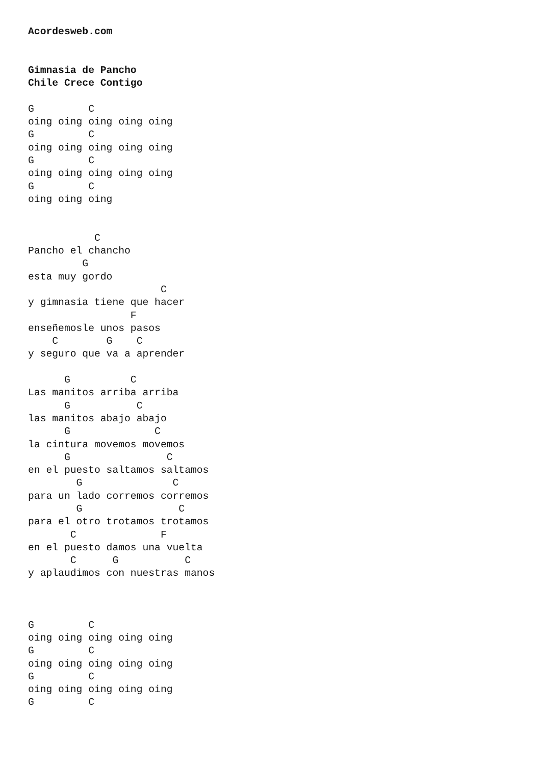Acordesweb.com


Gimnasia de Pancho
Chile Crece Contigo

G         C
oing oing oing oing oing
G         C
oing oing oing oing oing
G         C
oing oing oing oing oing
G         C
oing oing oing


           C
Pancho el chancho
         G
esta muy gordo
                      C
y gimnasia tiene que hacer
                 F
enseñemosle unos pasos
    C        G    C
y seguro que va a aprender

      G          C
Las manitos arriba arriba
      G           C
las manitos abajo abajo
      G              C
la cintura movemos movemos
      G                C
en el puesto saltamos saltamos
        G               C
para un lado corremos corremos
        G                C
para el otro trotamos trotamos
       C              F
en el puesto damos una vuelta
       C      G           C
y aplaudimos con nuestras manos



G         C
oing oing oing oing oing
G         C
oing oing oing oing oing
G         C
oing oing oing oing oing
G         C